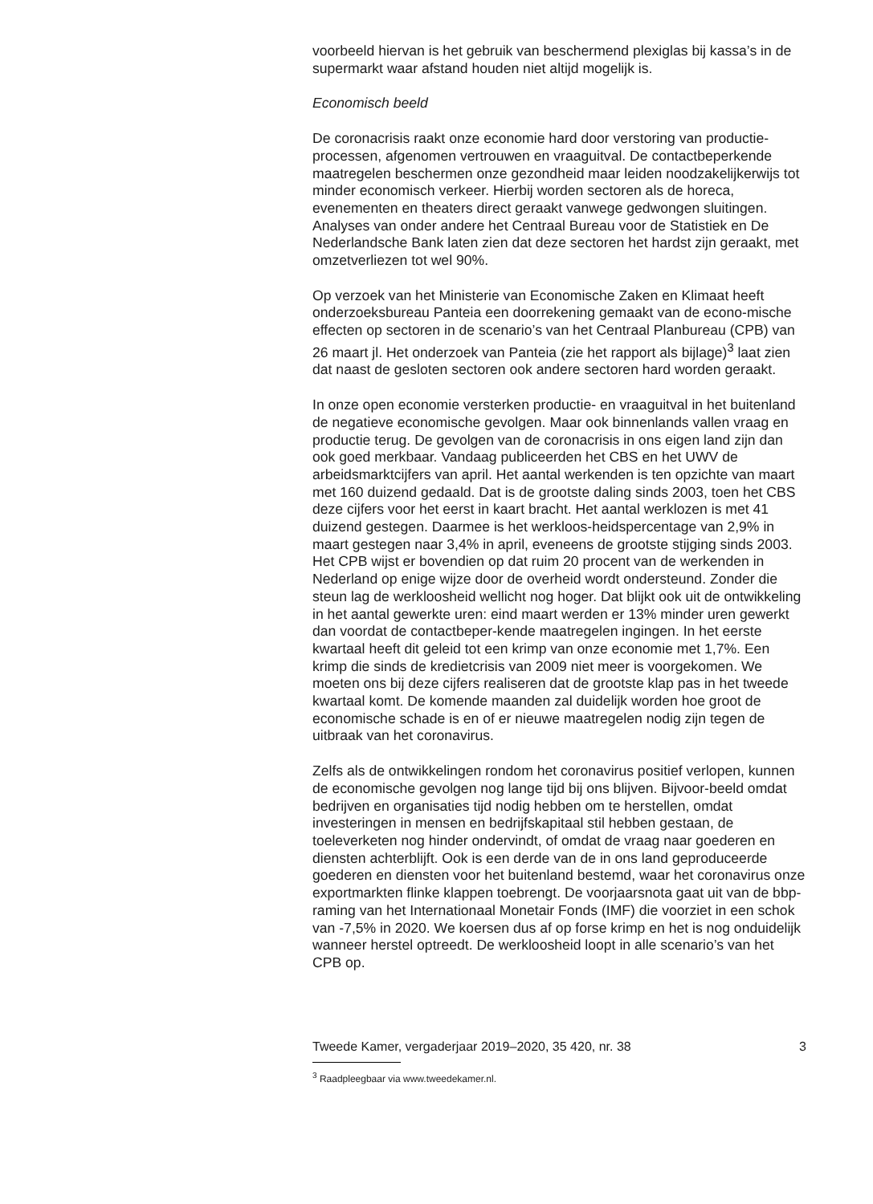voorbeeld hiervan is het gebruik van beschermend plexiglas bij kassa’s in de supermarkt waar afstand houden niet altijd mogelijk is.
Economisch beeld
De coronacrisis raakt onze economie hard door verstoring van productie-processen, afgenomen vertrouwen en vraaguitval. De contactbeperkende maatregelen beschermen onze gezondheid maar leiden noodzakelijkerwijs tot minder economisch verkeer. Hierbij worden sectoren als de horeca, evenementen en theaters direct geraakt vanwege gedwongen sluitingen. Analyses van onder andere het Centraal Bureau voor de Statistiek en De Nederlandsche Bank laten zien dat deze sectoren het hardst zijn geraakt, met omzetverliezen tot wel 90%.
Op verzoek van het Ministerie van Economische Zaken en Klimaat heeft onderzoeksbureau Panteia een doorrekening gemaakt van de econo-mische effecten op sectoren in de scenario’s van het Centraal Planbureau (CPB) van 26 maart jl. Het onderzoek van Panteia (zie het rapport als bijlage)<sup>3</sup> laat zien dat naast de gesloten sectoren ook andere sectoren hard worden geraakt.
In onze open economie versterken productie- en vraaguitval in het buitenland de negatieve economische gevolgen. Maar ook binnenlands vallen vraag en productie terug. De gevolgen van de coronacrisis in ons eigen land zijn dan ook goed merkbaar. Vandaag publiceerden het CBS en het UWV de arbeidsmarktcijfers van april. Het aantal werkenden is ten opzichte van maart met 160 duizend gedaald. Dat is de grootste daling sinds 2003, toen het CBS deze cijfers voor het eerst in kaart bracht. Het aantal werklozen is met 41 duizend gestegen. Daarmee is het werkloos-heidspercentage van 2,9% in maart gestegen naar 3,4% in april, eveneens de grootste stijging sinds 2003. Het CPB wijst er bovendien op dat ruim 20 procent van de werkenden in Nederland op enige wijze door de overheid wordt ondersteund. Zonder die steun lag de werkloosheid wellicht nog hoger. Dat blijkt ook uit de ontwikkeling in het aantal gewerkte uren: eind maart werden er 13% minder uren gewerkt dan voordat de contactbeper-kende maatregelen ingingen. In het eerste kwartaal heeft dit geleid tot een krimp van onze economie met 1,7%. Een krimp die sinds de kredietcrisis van 2009 niet meer is voorgekomen. We moeten ons bij deze cijfers realiseren dat de grootste klap pas in het tweede kwartaal komt. De komende maanden zal duidelijk worden hoe groot de economische schade is en of er nieuwe maatregelen nodig zijn tegen de uitbraak van het coronavirus.
Zelfs als de ontwikkelingen rondom het coronavirus positief verlopen, kunnen de economische gevolgen nog lange tijd bij ons blijven. Bijvoor-beeld omdat bedrijven en organisaties tijd nodig hebben om te herstellen, omdat investeringen in mensen en bedrijfskapitaal stil hebben gestaan, de toeleverketen nog hinder ondervindt, of omdat de vraag naar goederen en diensten achterblijft. Ook is een derde van de in ons land geproduceerde goederen en diensten voor het buitenland bestemd, waar het coronavirus onze exportmarkten flinke klappen toebrengt. De voorjaarsnota gaat uit van de bbp-raming van het Internationaal Monetair Fonds (IMF) die voorziet in een schok van -7,5% in 2020. We koersen dus af op forse krimp en het is nog onduidelijk wanneer herstel optreedt. De werkloosheid loopt in alle scenario’s van het CPB op.
<sup>3</sup> Raadpleegbaar via www.tweedekamer.nl.
Tweede Kamer, vergaderjaar 2019–2020, 35 420, nr. 38 3